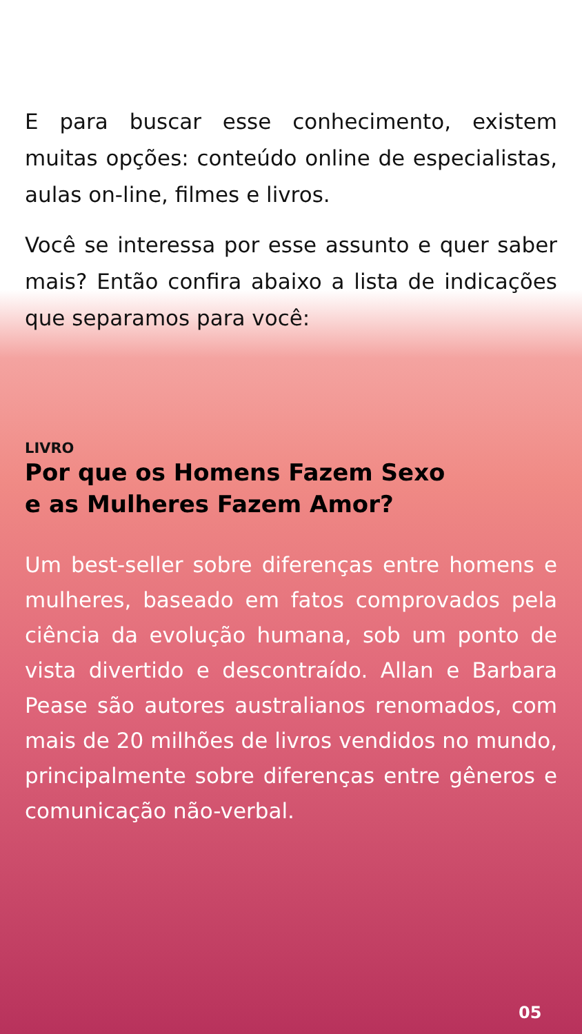E para buscar esse conhecimento, existem muitas opções: conteúdo online de especialistas, aulas on-line, filmes e livros.
Você se interessa por esse assunto e quer saber mais? Então confira abaixo a lista de indicações que separamos para você:
LIVRO
Por que os Homens Fazem Sexo
e as Mulheres Fazem Amor?
Um best-seller sobre diferenças entre homens e mulheres, baseado em fatos comprovados pela ciência da evolução humana, sob um ponto de vista divertido e descontraído. Allan e Barbara Pease são autores australianos renomados, com mais de 20 milhões de livros vendidos no mundo, principalmente sobre diferenças entre gêneros e comunicação não-verbal.
05